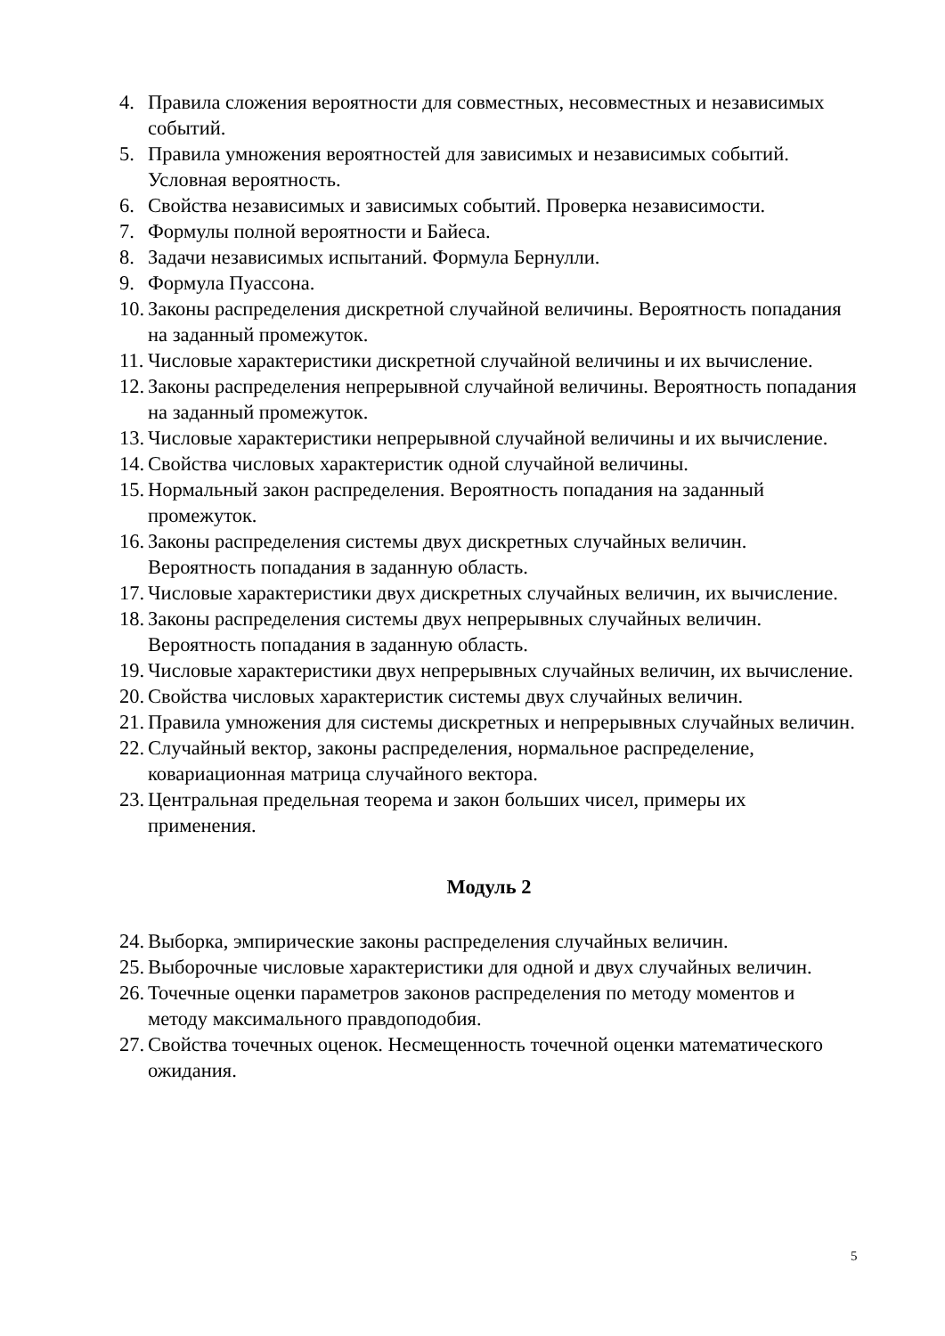4. Правила сложения вероятности для совместных, несовместных и независимых событий.
5. Правила умножения вероятностей для зависимых и независимых событий. Условная вероятность.
6. Свойства независимых и зависимых событий. Проверка независимости.
7. Формулы полной вероятности и Байеса.
8. Задачи независимых испытаний. Формула Бернулли.
9. Формула Пуассона.
10. Законы распределения дискретной случайной величины. Вероятность попадания на заданный промежуток.
11. Числовые характеристики дискретной случайной величины и их вычисление.
12. Законы распределения непрерывной случайной величины. Вероятность попадания на заданный промежуток.
13. Числовые характеристики непрерывной случайной величины и их вычисление.
14. Свойства числовых характеристик одной случайной величины.
15. Нормальный закон распределения. Вероятность попадания на заданный промежуток.
16. Законы распределения системы двух дискретных случайных величин. Вероятность попадания в заданную область.
17. Числовые характеристики двух дискретных случайных величин, их вычисление.
18. Законы распределения системы двух непрерывных случайных величин. Вероятность попадания в заданную область.
19. Числовые характеристики двух непрерывных случайных величин, их вычисление.
20. Свойства числовых характеристик системы двух случайных величин.
21. Правила умножения для системы дискретных и непрерывных случайных величин.
22. Случайный вектор, законы распределения, нормальное распределение, ковариационная матрица случайного вектора.
23. Центральная предельная теорема и закон больших чисел, примеры их применения.
Модуль 2
24. Выборка, эмпирические законы распределения случайных величин.
25. Выборочные числовые характеристики для одной и двух случайных величин.
26. Точечные оценки параметров законов распределения по методу моментов и методу максимального правдоподобия.
27. Свойства точечных оценок. Несмещенность точечной оценки математического ожидания.
5